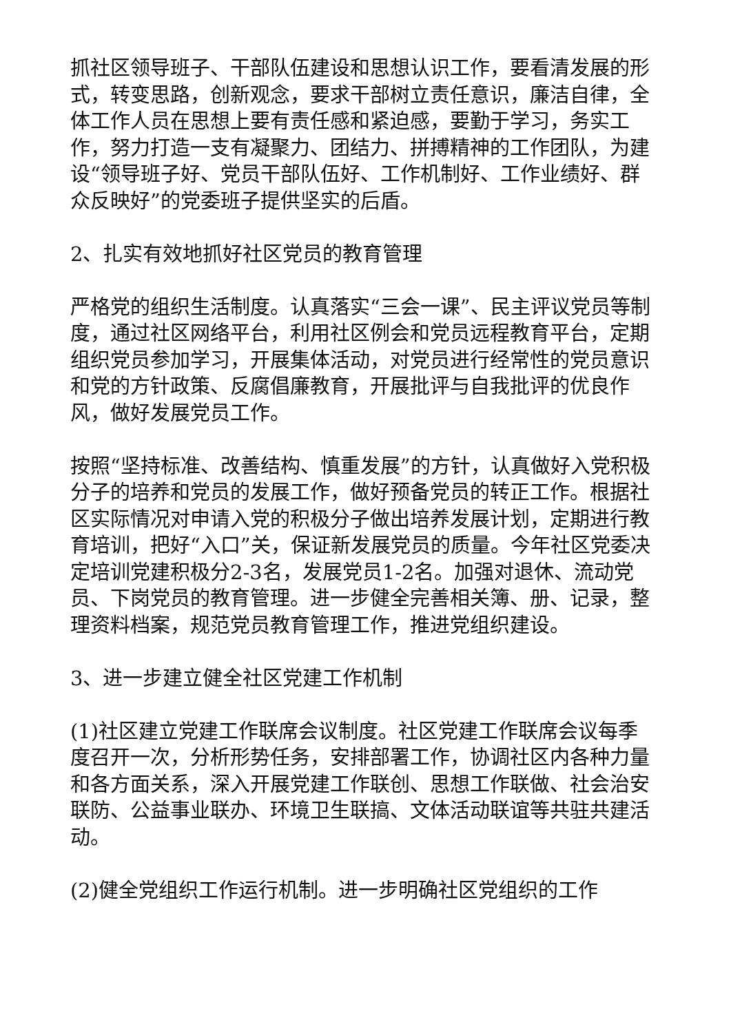抓社区领导班子、干部队伍建设和思想认识工作，要看清发展的形式，转变思路，创新观念，要求干部树立责任意识，廉洁自律，全体工作人员在思想上要有责任感和紧迫感，要勤于学习，务实工作，努力打造一支有凝聚力、团结力、拼搏精神的工作团队，为建设“领导班子好、党员干部队伍好、工作机制好、工作业绩好、群众反映好”的党委班子提供坚实的后盾。
2、扎实有效地抓好社区党员的教育管理
严格党的组织生活制度。认真落实“三会一课”、民主评议党员等制度，通过社区网络平台，利用社区例会和党员远程教育平台，定期组织党员参加学习，开展集体活动，对党员进行经常性的党员意识和党的方针政策、反腐倡廉教育，开展批评与自我批评的优良作风，做好发展党员工作。
按照“坚持标准、改善结构、慎重发展”的方针，认真做好入党积极分子的培养和党员的发展工作，做好预备党员的转正工作。根据社区实际情况对申请入党的积极分子做出培养发展计划，定期进行教育培训，把好“入口”关，保证新发展党员的质量。今年社区党委决定培训党建积极分2-3名，发展党员1-2名。加强对退休、流动党员、下岗党员的教育管理。进一步健全完善相关簿、册、记录，整理资料档案，规范党员教育管理工作，推进党组织建设。
3、进一步建立健全社区党建工作机制
(1)社区建立党建工作联席会议制度。社区党建工作联席会议每季度召开一次，分析形势任务，安排部署工作，协调社区内各种力量和各方面关系，深入开展党建工作联创、思想工作联做、社会治安联防、公益事业联办、环境卫生联搞、文体活动联谊等共驻共建活动。
(2)健全党组织工作运行机制。进一步明确社区党组织的工作